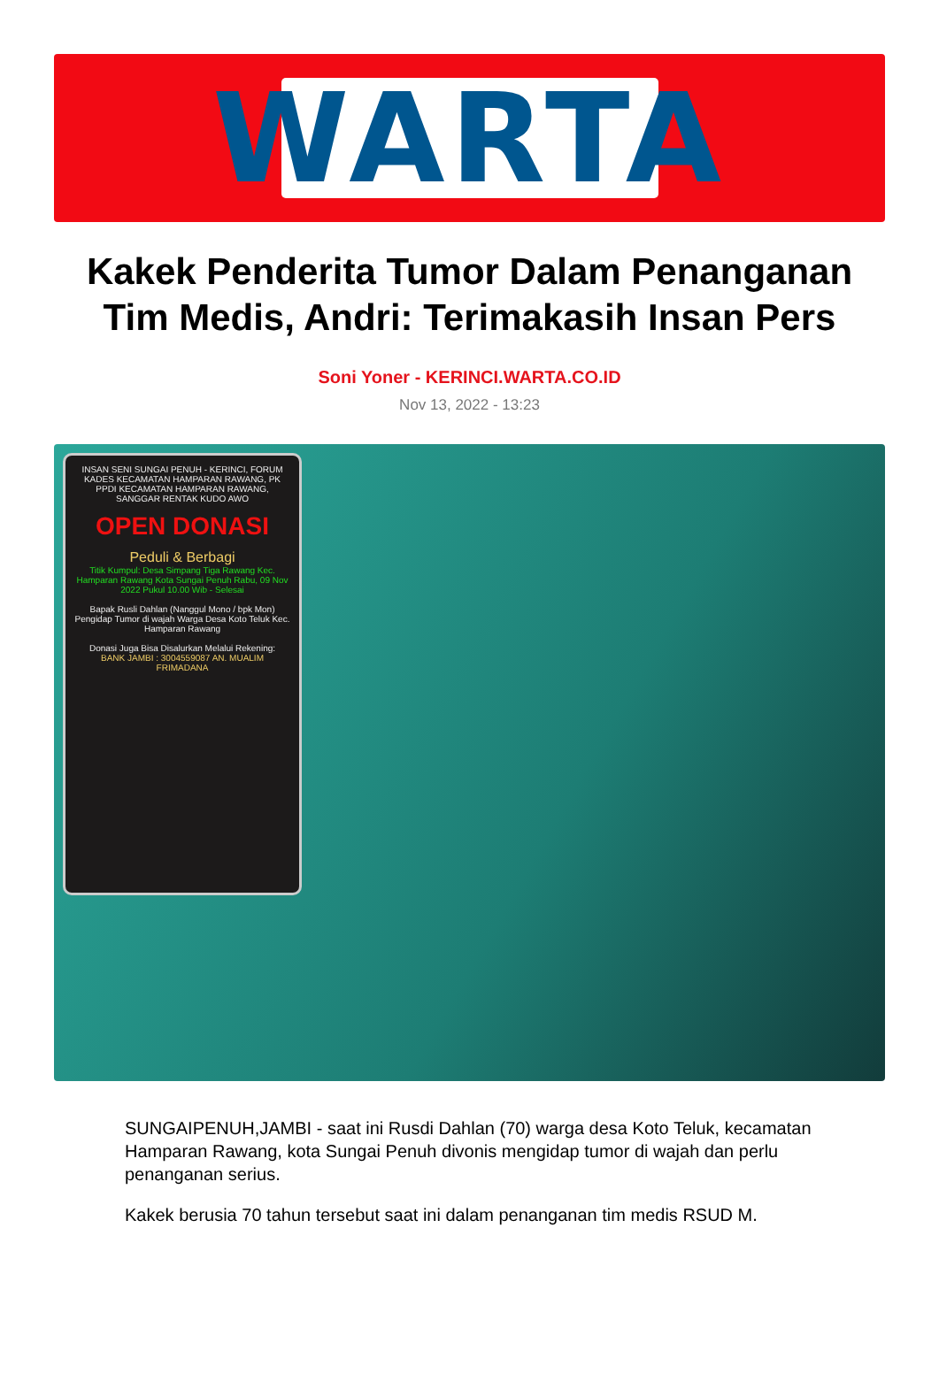WARTA
Kakek Penderita Tumor Dalam Penanganan Tim Medis, Andri: Terimakasih Insan Pers
Soni Yoner - KERINCI.WARTA.CO.ID
Nov 13, 2022 - 13:23
INSAN SENI SUNGAI PENUH - KERINCI, FORUM KADES KECAMATAN HAMPARAN RAWANG, PK PPDI KECAMATAN HAMPARAN RAWANG, SANGGAR RENTAK KUDO AWO
OPEN DONASI
Peduli & Berbagi
Titik Kumpul: Desa Simpang Tiga Rawang Kec. Hamparan Rawang Kota Sungai Penuh Rabu, 09 Nov 2022 Pukul 10.00 Wib - Selesai
Bapak Rusli Dahlan (Nanggul Mono / bpk Mon) Pengidap Tumor di wajah Warga Desa Koto Teluk Kec. Hamparan Rawang
Donasi Juga Bisa Disalurkan Melalui Rekening:
BANK JAMBI : 3004559087 AN. MUALIM FRIMADANA
SUNGAIPENUH,JAMBI - saat ini Rusdi Dahlan (70) warga desa Koto Teluk, kecamatan Hamparan Rawang, kota Sungai Penuh divonis mengidap tumor di wajah dan perlu penanganan serius.
Kakek berusia 70 tahun tersebut saat ini dalam penanganan tim medis RSUD M.